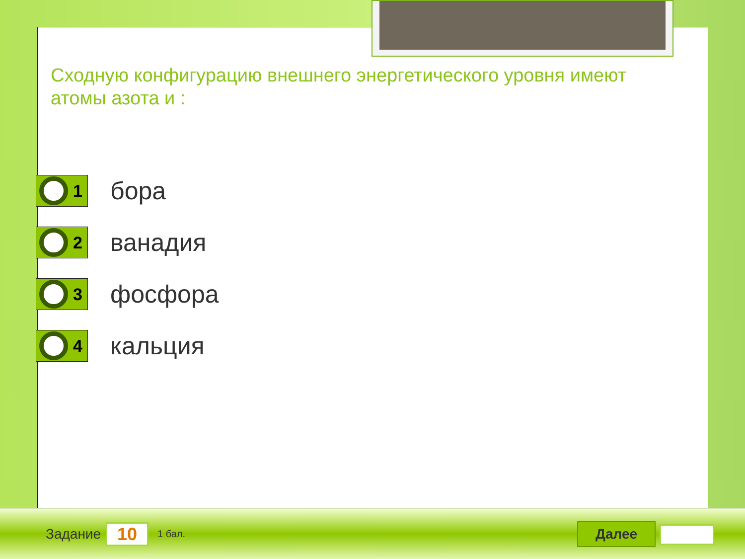Сходную конфигурацию внешнего энергетического уровня имеют атомы азота и :
1
бора
2
ванадия
3
фосфора
4
кальция
Задание
10
1 бал.
Далее